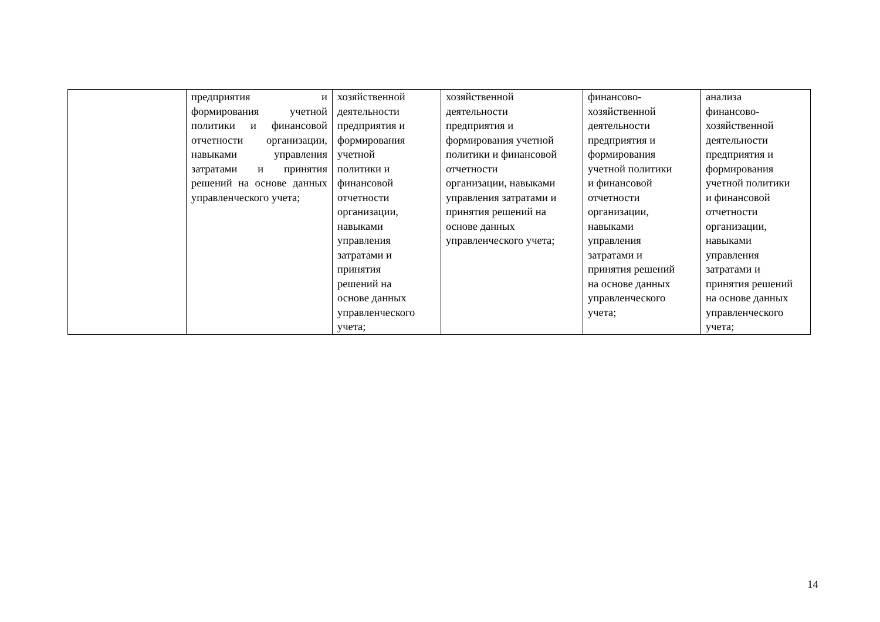| | предприятия и формирования учетной политики и финансовой отчетности организации, навыками управления затратами и принятия решений на основе данных управленческого учета; | хозяйственной деятельности предприятия и формирования учетной политики и финансовой отчетности организации, навыками управления затратами и принятия решений на основе данных управленческого учета; | хозяйственной деятельности предприятия и формирования учетной политики и финансовой отчетности организации, навыками управления затратами и принятия решений на основе данных управленческого учета; | финансово- хозяйственной деятельности предприятия и формирования учетной политики и финансовой отчетности организации, навыками управления затратами и принятия решений на основе данных управленческого учета; | анализа финансово- хозяйственной деятельности предприятия и формирования учетной политики и финансовой отчетности организации, навыками управления затратами и принятия решений на основе данных управленческого учета; |
14